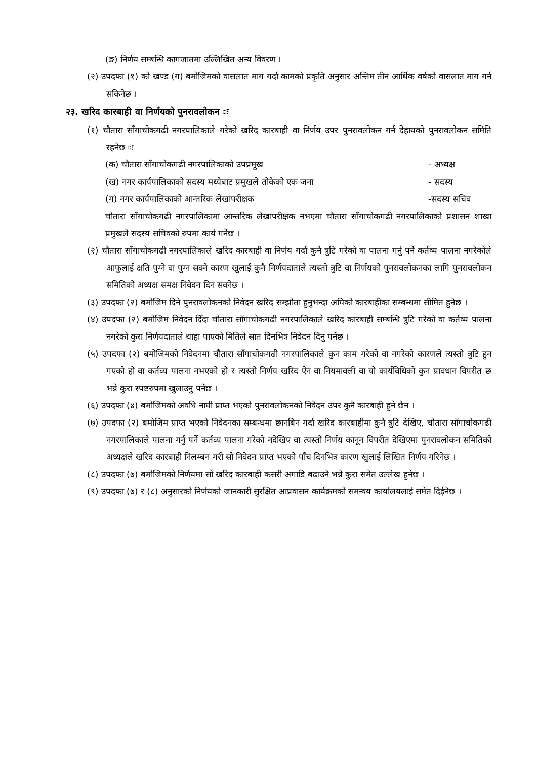(ङ) निर्णय सम्बन्धि कागजातमा उल्लिखित अन्य विवरण ।
(२) उपदफा (१) को खण्ड (ग) बमोजिमको वासलात माग गर्दा कामको प्रकृति अनुसार अन्तिम तीन आर्थिक वर्षको वासलात माग गर्न सकिनेछ ।
२३. खरिद कारबाही वा निर्णयको पुनरावलोकन ः
(१) चौतारा साँगाचोकगढी नगरपालिकाले गरेको खरिद कारबाही वा निर्णय उपर पुनरावलोकन गर्न देहायको पुनरावलोकन समिति रहनेछ ः
(क) चौतारा साँगाचोकगढी नगरपालिकाको उपप्रमूख - अध्यक्ष
(ख) नगर कार्यपालिकाको सदस्य मध्येबाट प्रमूखले तोकेको एक जना - सदस्य
(ग) नगर कार्यपालिकाको आन्तरिक लेखापरीक्षक -सदस्य सचिव
चौतारा साँगाचोकगढी नगरपालिकामा आन्तरिक लेखापरीक्षक नभएमा चौतारा साँगाचोकगढी नगरपालिकाको प्रशासन शाखा प्रमुखले सदस्य सचिवको रुपमा कार्य गर्नेछ ।
(२) चौतारा साँगाचोकगढी नगरपालिकाले खरिद कारबाही वा निर्णय गर्दा कुनै त्रुटि गरेको वा पालना गर्नु पर्ने कर्तव्य पालना नगरेकोले आफूलाई क्षति पुग्ने वा पुग्न सक्ने कारण खुलाई कुनै निर्णयदाताले त्यस्तो त्रुटि वा निर्णयको पुनरावलोकनका लागि पुनरावलोकन समितिको अध्यक्ष समक्ष निवेदन दिन सक्नेछ ।
(३) उपदफा (२) बमोजिम दिने पुनरावलोकनको निवेदन खरिद सम्झौता हुनुभन्दा अघिको कारबाहीका सम्बन्धमा सीमित हुनेछ ।
(४) उपदफा (२) बमोजिम निवेदन दिँदा चौतारा साँगाचोकगढी नगरपालिकाले खरिद कारबाही सम्बन्धि त्रुटि गरेको वा कर्तव्य पालना नगरेको कुरा निर्णयदाताले थाहा पाएको मितिले सात दिनभित्र निवेदन दिनु पर्नेछ ।
(५) उपदफा (२) बमोजिमको निवेदनमा चौतारा साँगाचोकगढी नगरपालिकाले कुन काम गरेको वा नगरेको कारणले त्यस्तो त्रुटि हुन गएको हो वा कर्तव्य पालना नभएको हो र त्यस्तो निर्णय खरिद ऐन वा नियमावली वा यो कार्यविधिको कुन प्रावधान विपरीत छ भन्ने कुरा स्पष्टरुपमा खुलाउनु पर्नेछ ।
(६) उपदफा (४) बमोजिमको अवधि नाघी प्राप्त भएको पुनरावलोकनको निवेदन उपर कुनै कारबाही हुने छैन ।
(७) उपदफा (२) बमोजिम प्राप्त भएको निवेदनका सम्बन्धमा छानबिन गर्दा खरिद कारबाहीमा कुनै त्रुटि देखिए, चौतारा साँगाचोकगढी नगरपालिकाले पालना गर्नु पर्ने कर्तव्य पालना गरेको नदेखिए वा त्यस्तो निर्णय कानून विपरीत देखिएमा पुनरावलोकन समितिको अध्यक्षले खरिद कारबाही निलम्बन गरी सो निवेदन प्राप्त भएको पाँच दिनभित्र कारण खुलाई लिखित निर्णय गरिनेछ ।
(८) उपदफा (७) बमोजिमको निर्णयमा सो खरिद कारबाही कसरी अगाडि बढाउने भन्ने कुरा समेत उल्लेख हुनेछ ।
(९) उपदफा (७) र (८) अनुसारको निर्णयको जानकारी सुरक्षित आप्रवासन कार्यक्रमको समन्वय कार्यालयलाई समेत दिईनेछ ।